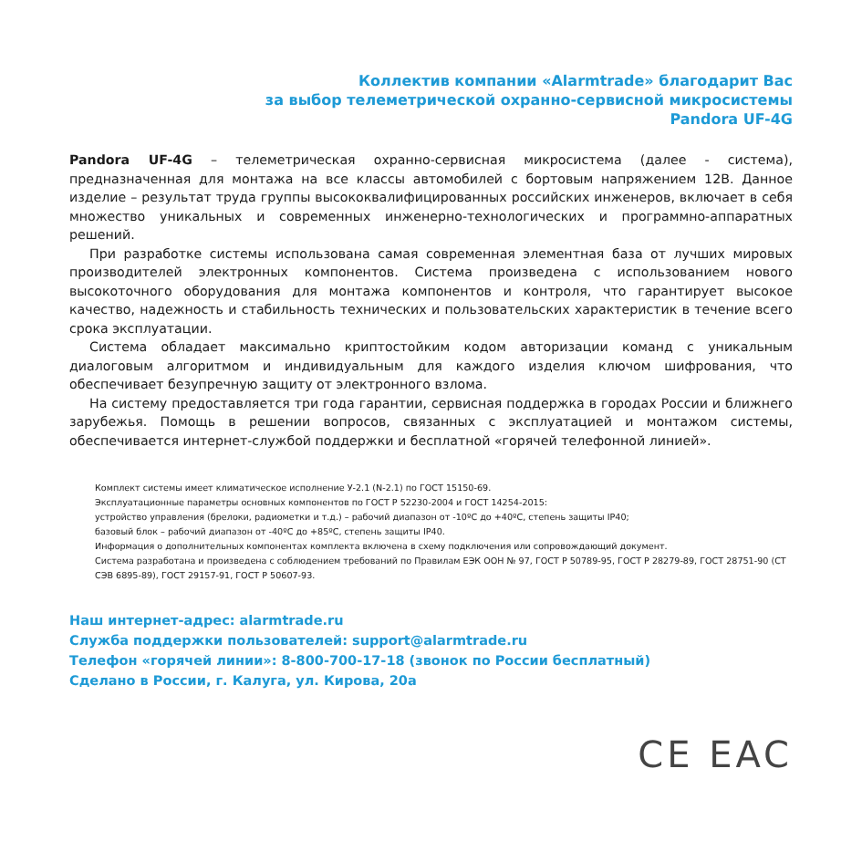Коллектив компании «Alarmtrade» благодарит Вас
за выбор телеметрической охранно-сервисной микросистемы
Pandora UF-4G
Pandora UF-4G – телеметрическая охранно-сервисная микросистема (далее - система), предназначенная для монтажа на все классы автомобилей с бортовым напряжением 12В. Данное изделие – результат труда группы высококвалифицированных российских инженеров, включает в себя множество уникальных и современных инженерно-технологических и программно-аппаратных решений.
При разработке системы использована самая современная элементная база от лучших мировых производителей электронных компонентов. Система произведена с использованием нового высокоточного оборудования для монтажа компонентов и контроля, что гарантирует высокое качество, надежность и стабильность технических и пользовательских характеристик в течение всего срока эксплуатации.
Система обладает максимально криптостойким кодом авторизации команд с уникальным диалоговым алгоритмом и индивидуальным для каждого изделия ключом шифрования, что обеспечивает безупречную защиту от электронного взлома.
На систему предоставляется три года гарантии, сервисная поддержка в городах России и ближнего зарубежья. Помощь в решении вопросов, связанных с эксплуатацией и монтажом системы, обеспечивается интернет-службой поддержки и бесплатной «горячей телефонной линией».
Комплект системы имеет климатическое исполнение У-2.1 (N-2.1) по ГОСТ 15150-69.
Эксплуатационные параметры основных компонентов по ГОСТ Р 52230-2004 и ГОСТ 14254-2015:
устройство управления (брелоки, радиометки и т.д.) – рабочий диапазон от -10ºC до +40ºC, степень защиты IP40;
базовый блок – рабочий диапазон от -40ºC до +85ºC, степень защиты IP40.
Информация о дополнительных компонентах комплекта включена в схему подключения или сопровождающий документ.
Система разработана и произведена с соблюдением требований по Правилам ЕЭК ООН № 97, ГОСТ Р 50789-95, ГОСТ Р 28279-89, ГОСТ 28751-90 (СТ СЭВ 6895-89), ГОСТ 29157-91, ГОСТ Р 50607-93.
Наш интернет-адрес: alarmtrade.ru
Служба поддержки пользователей: support@alarmtrade.ru
Телефон «горячей линии»: 8-800-700-17-18 (звонок по России бесплатный)
Сделано в России, г. Калуга, ул. Кирова, 20а
CE EAC